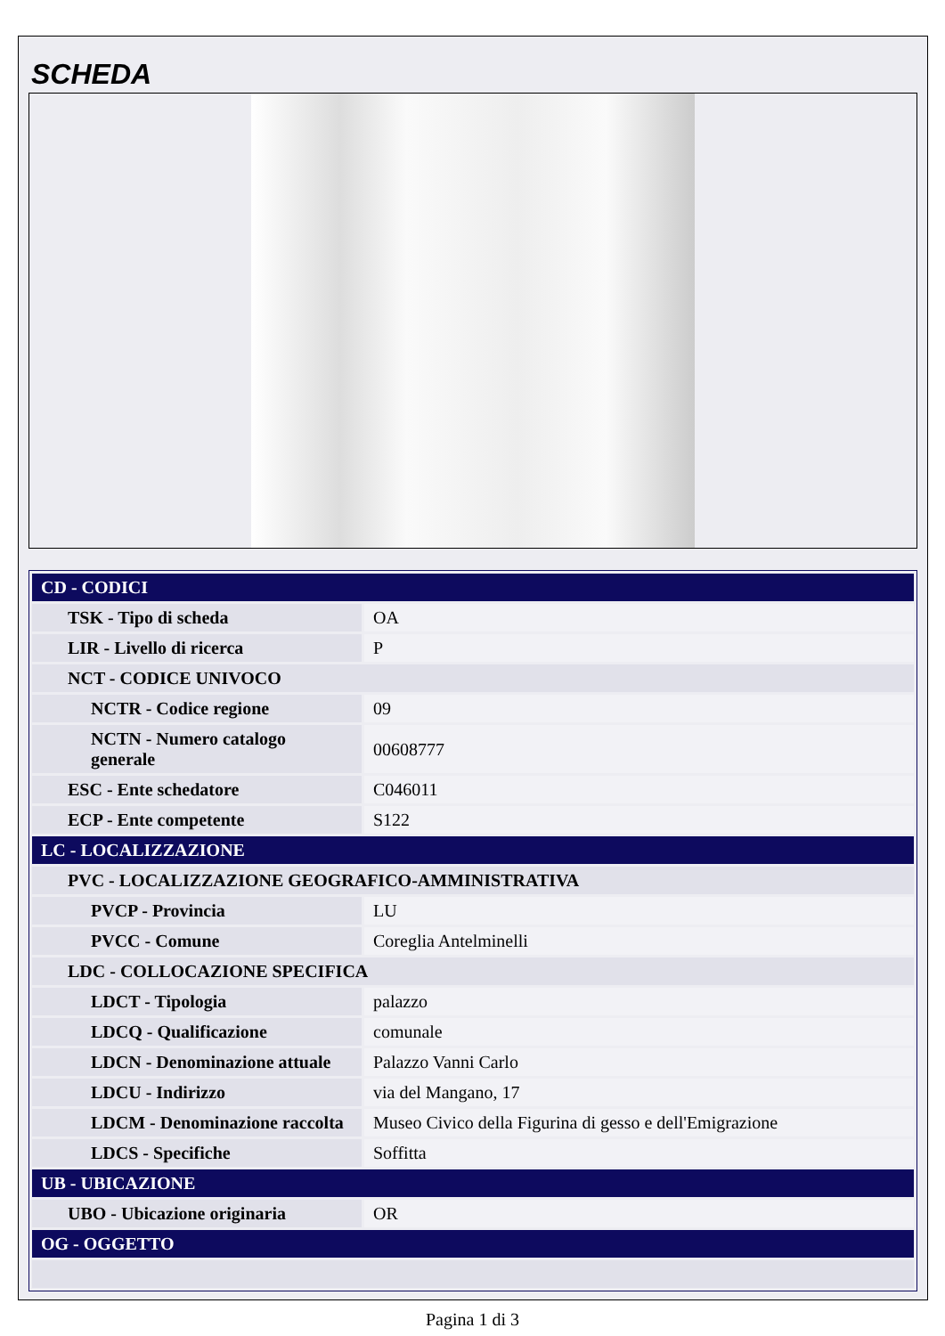SCHEDA
| CD - CODICI | |
| TSK - Tipo di scheda | OA |
| LIR - Livello di ricerca | P |
| NCT - CODICE UNIVOCO | |
| NCTR - Codice regione | 09 |
| NCTN - Numero catalogo generale | 00608777 |
| ESC - Ente schedatore | C046011 |
| ECP - Ente competente | S122 |
| LC - LOCALIZZAZIONE | |
| PVC - LOCALIZZAZIONE GEOGRAFICO-AMMINISTRATIVA | |
| PVCP - Provincia | LU |
| PVCC - Comune | Coreglia Antelminelli |
| LDC - COLLOCAZIONE SPECIFICA | |
| LDCT - Tipologia | palazzo |
| LDCQ - Qualificazione | comunale |
| LDCN - Denominazione attuale | Palazzo Vanni Carlo |
| LDCU - Indirizzo | via del Mangano, 17 |
| LDCM - Denominazione raccolta | Museo Civico della Figurina di gesso e dell'Emigrazione |
| LDCS - Specifiche | Soffitta |
| UB - UBICAZIONE | |
| UBO - Ubicazione originaria | OR |
| OG - OGGETTO | |
Pagina 1 di 3